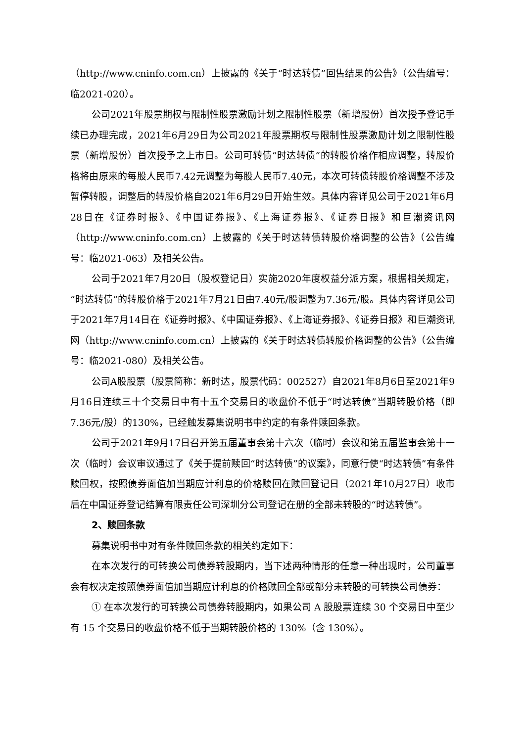（http://www.cninfo.com.cn）上披露的《关于“时达转债”回售结果的公告》（公告编号：临2021-020）。
公司2021年股票期权与限制性股票激励计划之限制性股票（新增股份）首次授予登记手续已办理完成，2021年6月29日为公司2021年股票期权与限制性股票激励计划之限制性股票（新增股份）首次授予之上市日。公司可转债“时达转债”的转股价格作相应调整，转股价格将由原来的每股人民币7.42元调整为每股人民币7.40元，本次可转债转股价格调整不涉及暂停转股，调整后的转股价格自2021年6月29日开始生效。具体内容详见公司于2021年6月28日在《证券时报》、《中国证券报》、《上海证券报》、《证券日报》和巨潮资讯网（http://www.cninfo.com.cn）上披露的《关于时达转债转股价格调整的公告》（公告编号：临2021-063）及相关公告。
公司于2021年7月20日（股权登记日）实施2020年度权益分派方案，根据相关规定，“时达转债”的转股价格于2021年7月21日由7.40元/股调整为7.36元/股。具体内容详见公司于2021年7月14日在《证券时报》、《中国证券报》、《上海证券报》、《证券日报》和巨潮资讯网（http://www.cninfo.com.cn）上披露的《关于时达转债转股价格调整的公告》（公告编号：临2021-080）及相关公告。
公司A股股票（股票简称：新时达，股票代码：002527）自2021年8月6日至2021年9月16日连续三十个交易日中有十五个交易日的收盘价不低于“时达转债”当期转股价格（即7.36元/股）的130%，已经触发募集说明书中约定的有条件赎回条款。
公司于2021年9月17日召开第五届董事会第十六次（临时）会议和第五届监事会第十一次（临时）会议审议通过了《关于提前赎回“时达转债”的议案》，同意行使“时达转债”有条件赎回权，按照债券面值加当期应计利息的价格赎回在赎回登记日（2021年10月27日）收市后在中国证券登记结算有限责任公司深圳分公司登记在册的全部未转股的“时达转债”。
2、赎回条款
募集说明书中对有条件赎回条款的相关约定如下：
在本次发行的可转换公司债券转股期内，当下述两种情形的任意一种出现时，公司董事会有权决定按照债券面值加当期应计利息的价格赎回全部或部分未转股的可转换公司债券：
① 在本次发行的可转换公司债券转股期内，如果公司 A 股股票连续 30 个交易日中至少有 15 个交易日的收盘价格不低于当期转股价格的 130%（含 130%）。